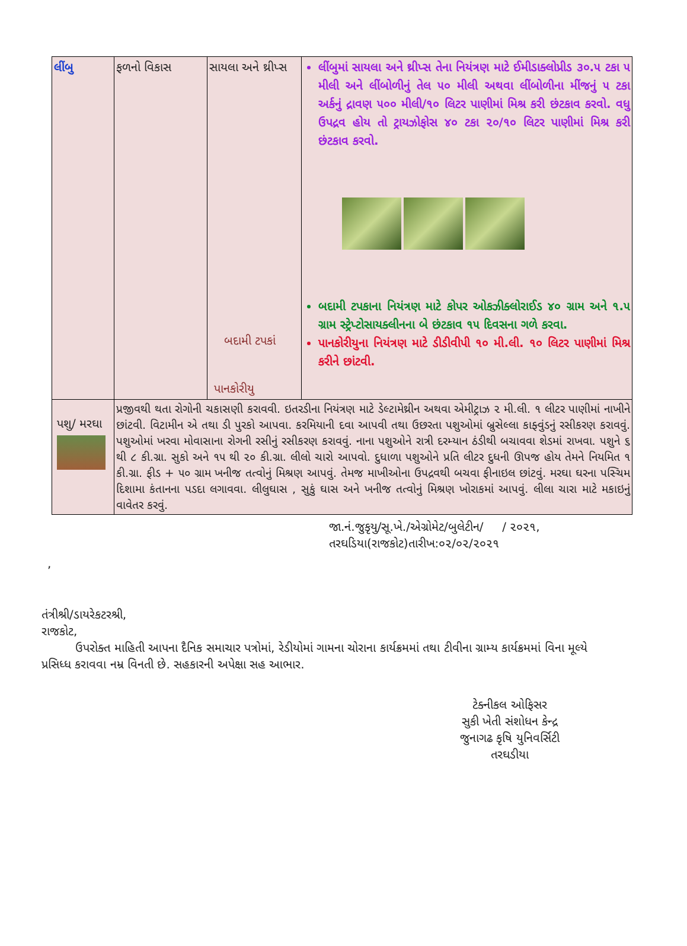| લીંબુ | ફળનો વિકાસ | સાયલા અને થ્રીપ્સ બદામી ટપકાં પાનકોરીયુ | લીંબુમાં સાયલા અને થ્રીપ્સ તેના નિયંત્રણ માટે ઈમીડાક્લોપ્રીડ ૩૦.૫ ટકા ૫ મીલી અને લીંબોળીનું તેલ ૫૦ મીલી અથવા લીંબોળીના મીંજનું ૫ ટકા અર્કનું દ્રાવણ ૫૦૦ મીલી/૧૦ લિટર પાણીમાં મિશ્ર કરી છંટકાવ કરવો. વધુ ઉપદ્રવ હોય તો ટ્રાયઝોફોસ ૪૦ ટકા ૨૦/૧૦ લિટર પાણીમાં મિશ્ર કરી છંટકાવ કરવો. બદામી ટપકાના નિયંત્રણ માટે કોપર ઓકઝીક્લોરાઈડ ૪૦ ગ્રામ અને ૧.૫ ગ્રામ સ્ટ્રેપ્ટોસાયક્લીનના બે છંટકાવ ૧૫ દિવસના ગળે કરવા. પાનકોરીયુના નિયંત્રણ માટે ડીડીવીપી ૧૦ મી.લી. ૧૦ લિટર પાણીમાં મિશ્ર કરીને છાંટવી. |
| પશુ/ મરઘા | પ્રજીવથી થતા રોગોની ચકાસણી કરાવવી. ઇતરડીના નિયંત્રણ માટે ડેલ્ટામેથ્રીન અથવા એમીટ્રાઝ ૨ મી.લી. ૧ લીટર પાણીમાં નાખીને છાંટવી. વિટામીન એ તથા ડી પુરકો આપવા. કરમિયાની દવા આપવી તથા ઉછરતા પશુઓમાં બ્રુસેલ્લા કાફ્વુંડનું રસીકરણ કરાવવું. પશુઓમાં ખરવા મોવાસાના રોગની રસીનું રસીકરણ કરાવવું. નાના પશુઓને રાત્રી દરમ્યાન ઠંડીથી બચાવવા શેડમાં રાખવા. પશુને ૬ થી ૮ કી.ગ્રા. સુકો અને ૧૫ થી ૨૦ કી.ગ્રા. લીલો ચારો આપવો. દુધાળા પશુઓને પ્રતિ લીટર દુધની ઊપજ હોય તેમને નિયમિત ૧ કી.ગ્રા. ફીડ + ૫૦ ગ્રામ ખનીજ તત્વોનું મિશ્રણ આપવું. તેમજ માખીઓના ઉપદ્રવથી બચવા ફીનાઇલ છાંટવું. મરઘા ઘરના પસ્ચિમ દિશામા કંતાનના પડદા લગાવવા. લીલુઘાસ , સુકું ઘાસ અને ખનીજ તત્વોનું મિશ્રણ ખોરાકમાં આપવું. લીલા ચારા માટે મકાઇનું વાવેતર કરવું. | | |
જા.નં.જુકૃયુ/સૂ.ખે./એગ્રોમેટ/બુલેટીન/ / ૨૦૨૧,
તરઘડિયા(રાજકોટ)તારીખ:૦૨/૦૨/૨૦૨૧
,
તંત્રીશ્રી/ડાયરેકટરશ્રી,
રાજકોટ,
ઉપરોક્ત માહિતી આપના દૈનિક સમાચાર પત્રોમાં, રેડીયોમાં ગામના ચોરાના કાર્યક્રમમાં તથા ટીવીના ગ્રામ્ય કાર્યક્રમમાં વિના મૂલ્યે પ્રસિધ્ધ કરાવવા નમ્ર વિનતી છે. સહકારની અપેક્ષા સહ આભાર.
ટેક્નીકલ ઓફિસર
સુકી ખેતી સંશોધન કેન્દ્ર
જુનાગઢ કૃષિ યુનિવર્સિટી
તરઘડીયા